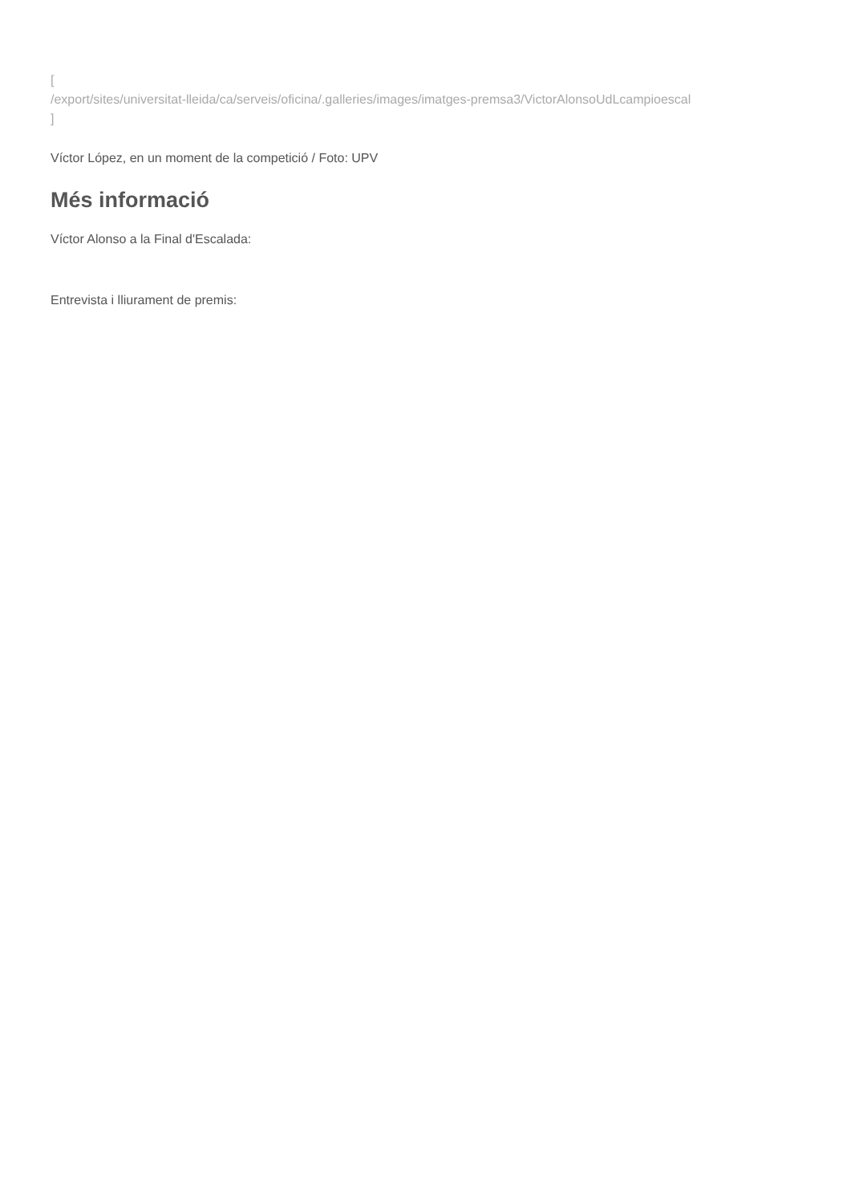[
/export/sites/universitat-lleida/ca/serveis/oficina/.galleries/images/imatges-premsa3/VictorAlonsoUdLcampioescal
]
Víctor López, en un moment de la competició / Foto: UPV
Més informació
Víctor Alonso a la Final d'Escalada:
Entrevista i lliurament de premis: